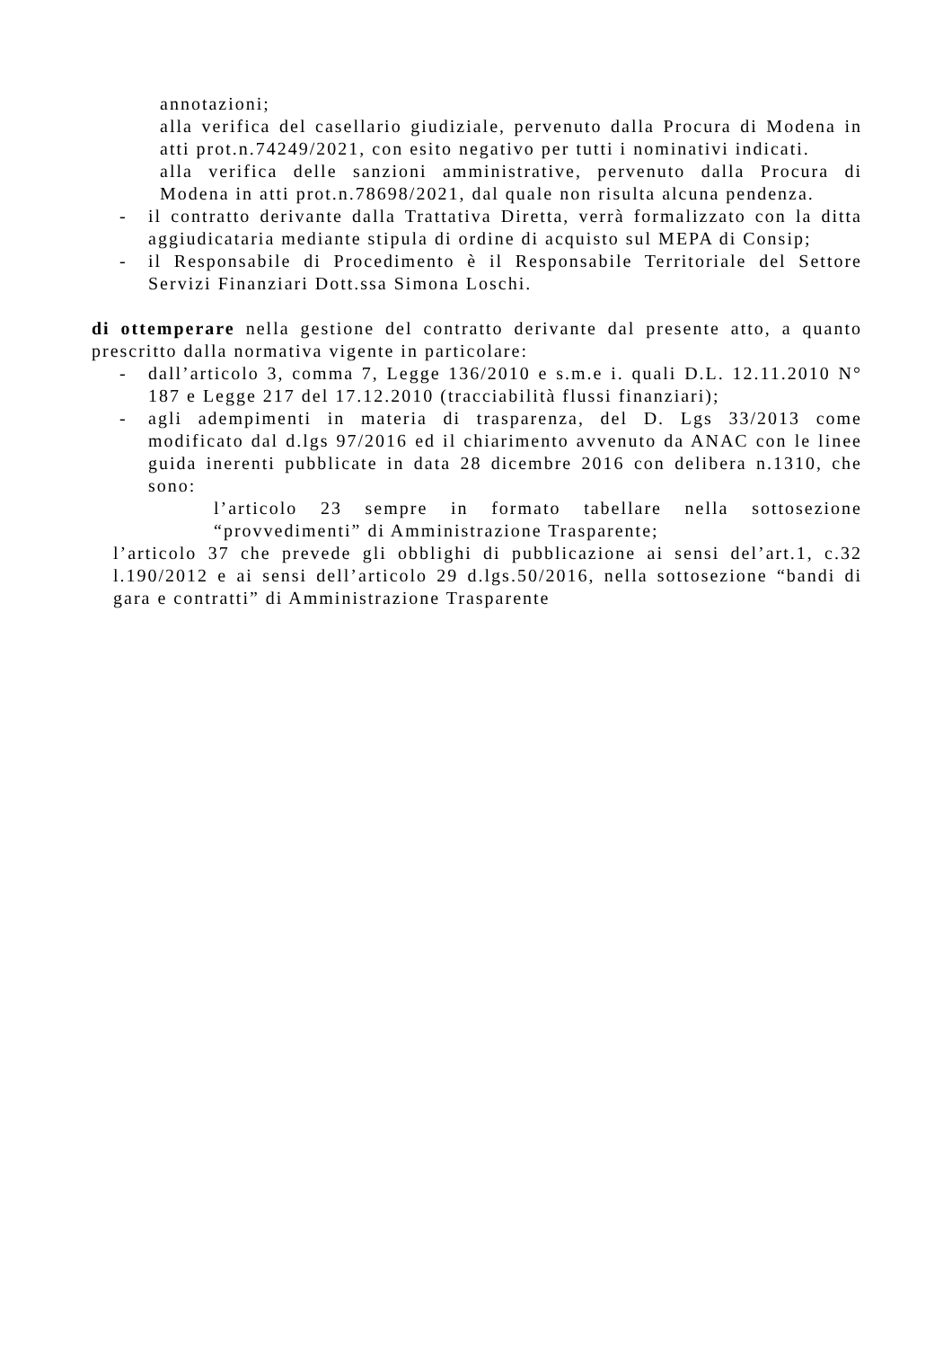annotazioni;
alla verifica del casellario giudiziale, pervenuto dalla Procura di Modena in atti prot.n.74249/2021, con esito negativo per tutti i nominativi indicati.
alla verifica delle sanzioni amministrative, pervenuto dalla Procura di Modena in atti prot.n.78698/2021, dal quale non risulta alcuna pendenza.
- il contratto derivante dalla Trattativa Diretta, verrà formalizzato con la ditta aggiudicataria mediante stipula di ordine di acquisto sul MEPA di Consip;
- il Responsabile di Procedimento è il Responsabile Territoriale del Settore Servizi Finanziari Dott.ssa Simona Loschi.
di ottemperare nella gestione del contratto derivante dal presente atto, a quanto prescritto dalla normativa vigente in particolare:
- dall’articolo 3, comma 7, Legge 136/2010 e s.m.e i. quali D.L. 12.11.2010 N° 187 e Legge 217 del 17.12.2010 (tracciabilità flussi finanziari);
- agli adempimenti in materia di trasparenza, del D. Lgs 33/2013 come modificato dal d.lgs 97/2016 ed il chiarimento avvenuto da ANAC con le linee guida inerenti pubblicate in data 28 dicembre 2016 con delibera n.1310, che sono:
l’articolo 23 sempre in formato tabellare nella sottosezione “provvedimenti” di Amministrazione Trasparente;
l’articolo 37 che prevede gli obblighi di pubblicazione ai sensi del’art.1, c.32 l.190/2012 e ai sensi dell’articolo 29 d.lgs.50/2016, nella sottosezione “bandi di gara e contratti” di Amministrazione Trasparente